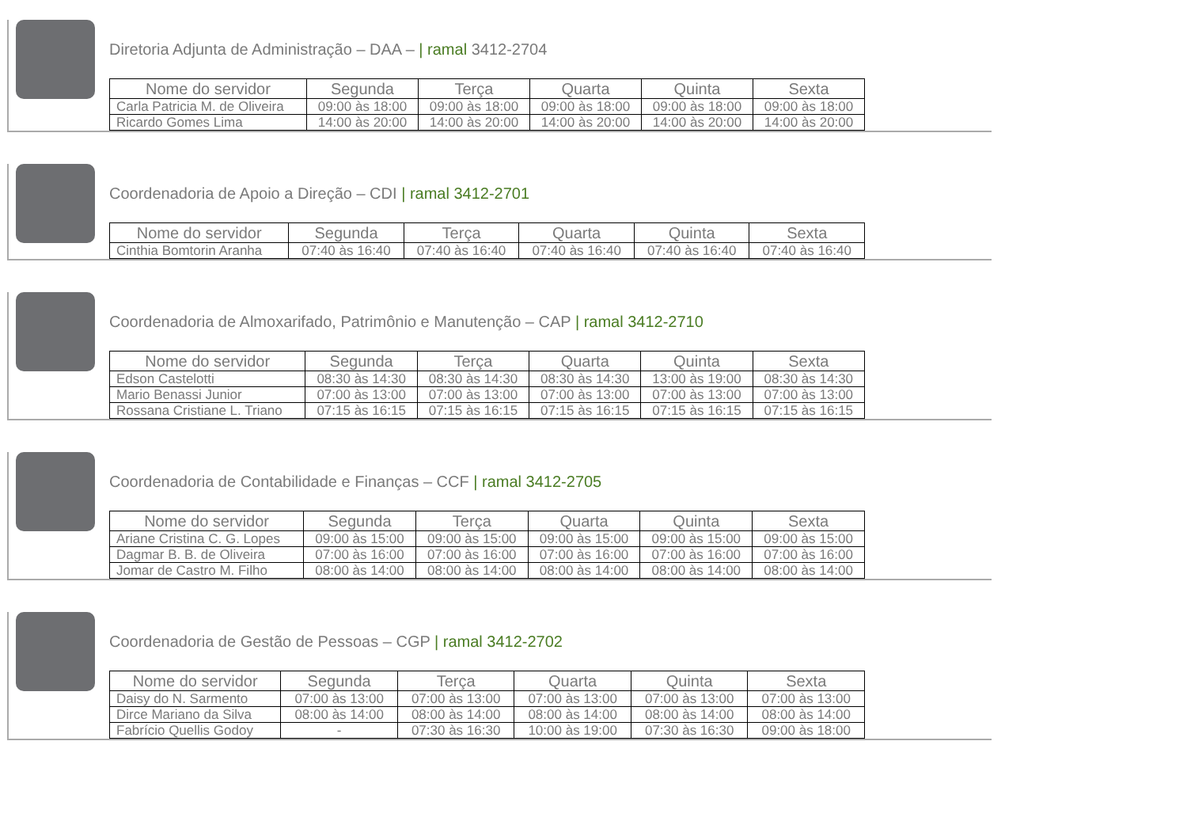Diretoria Adjunta de Administração – DAA – | ramal 3412-2704
| Nome do servidor | Segunda | Terça | Quarta | Quinta | Sexta |
| --- | --- | --- | --- | --- | --- |
| Carla Patricia M. de Oliveira | 09:00 às 18:00 | 09:00 às 18:00 | 09:00 às 18:00 | 09:00 às 18:00 | 09:00 às 18:00 |
| Ricardo Gomes Lima | 14:00 às 20:00 | 14:00 às 20:00 | 14:00 às 20:00 | 14:00 às 20:00 | 14:00 às 20:00 |
Coordenadoria de Apoio a Direção – CDI | ramal 3412-2701
| Nome do servidor | Segunda | Terça | Quarta | Quinta | Sexta |
| --- | --- | --- | --- | --- | --- |
| Cinthia Bomtorin Aranha | 07:40 às 16:40 | 07:40 às 16:40 | 07:40 às 16:40 | 07:40 às 16:40 | 07:40 às 16:40 |
Coordenadoria de Almoxarifado, Patrimônio e Manutenção – CAP | ramal 3412-2710
| Nome do servidor | Segunda | Terça | Quarta | Quinta | Sexta |
| --- | --- | --- | --- | --- | --- |
| Edson Castelotti | 08:30 às 14:30 | 08:30 às 14:30 | 08:30 às 14:30 | 13:00 às 19:00 | 08:30 às 14:30 |
| Mario Benassi Junior | 07:00 às 13:00 | 07:00 às 13:00 | 07:00 às 13:00 | 07:00 às 13:00 | 07:00 às 13:00 |
| Rossana Cristiane L. Triano | 07:15 às 16:15 | 07:15 às 16:15 | 07:15 às 16:15 | 07:15 às 16:15 | 07:15 às 16:15 |
Coordenadoria de Contabilidade e Finanças – CCF | ramal 3412-2705
| Nome do servidor | Segunda | Terça | Quarta | Quinta | Sexta |
| --- | --- | --- | --- | --- | --- |
| Ariane Cristina C. G. Lopes | 09:00 às 15:00 | 09:00 às 15:00 | 09:00 às 15:00 | 09:00 às 15:00 | 09:00 às 15:00 |
| Dagmar B. B. de Oliveira | 07:00 às 16:00 | 07:00 às 16:00 | 07:00 às 16:00 | 07:00 às 16:00 | 07:00 às 16:00 |
| Jomar de Castro M. Filho | 08:00 às 14:00 | 08:00 às 14:00 | 08:00 às 14:00 | 08:00 às 14:00 | 08:00 às 14:00 |
Coordenadoria de Gestão de Pessoas – CGP | ramal 3412-2702
| Nome do servidor | Segunda | Terça | Quarta | Quinta | Sexta |
| --- | --- | --- | --- | --- | --- |
| Daisy do N. Sarmento | 07:00 às 13:00 | 07:00 às 13:00 | 07:00 às 13:00 | 07:00 às 13:00 | 07:00 às 13:00 |
| Dirce Mariano da Silva | 08:00 às 14:00 | 08:00 às 14:00 | 08:00 às 14:00 | 08:00 às 14:00 | 08:00 às 14:00 |
| Fabrício Quellis Godoy | - | 07:30 às 16:30 | 10:00 às 19:00 | 07:30 às 16:30 | 09:00 às 18:00 |